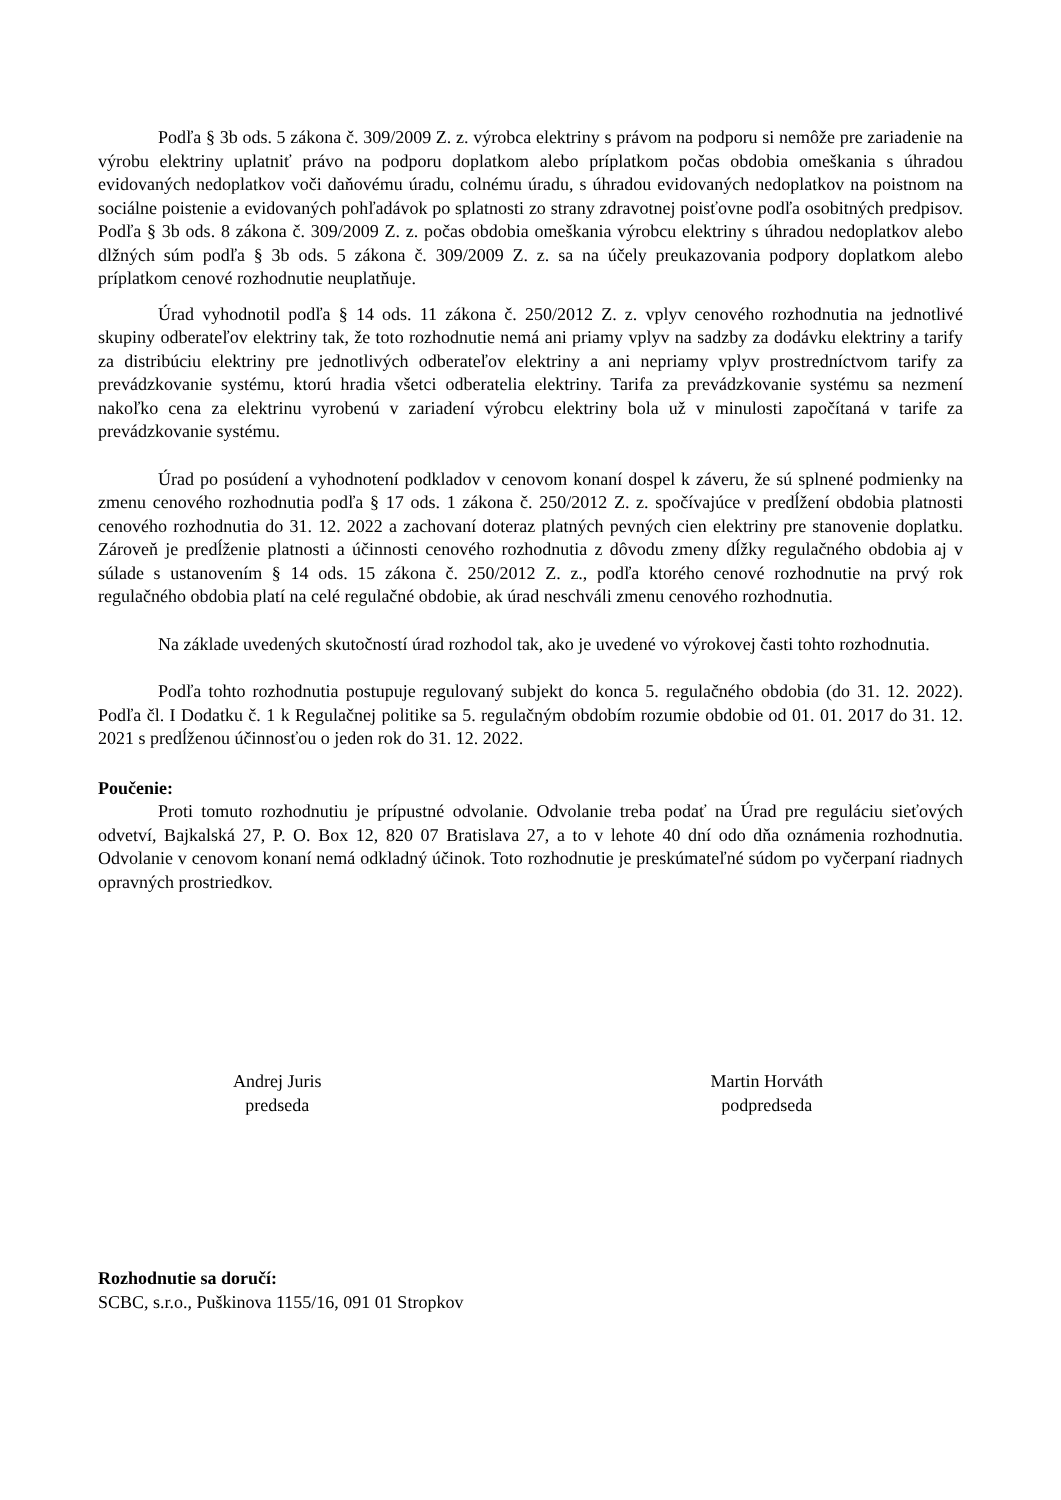Podľa § 3b ods. 5 zákona č. 309/2009 Z. z. výrobca elektriny s právom na podporu si nemôže pre zariadenie na výrobu elektriny uplatniť právo na podporu doplatkom alebo príplatkom počas obdobia omeškania s úhradou evidovaných nedoplatkov voči daňovému úradu, colnému úradu, s úhradou evidovaných nedoplatkov na poistnom na sociálne poistenie a evidovaných pohľadávok po splatnosti zo strany zdravotnej poisťovne podľa osobitných predpisov. Podľa § 3b ods. 8 zákona č. 309/2009 Z. z. počas obdobia omeškania výrobcu elektriny s úhradou nedoplatkov alebo dlžných súm podľa § 3b ods. 5 zákona č. 309/2009 Z. z. sa na účely preukazovania podpory doplatkom alebo príplatkom cenové rozhodnutie neuplatňuje.
Úrad vyhodnotil podľa § 14 ods. 11 zákona č. 250/2012 Z. z. vplyv cenového rozhodnutia na jednotlivé skupiny odberateľov elektriny tak, že toto rozhodnutie nemá ani priamy vplyv na sadzby za dodávku elektriny a tarify za distribúciu elektriny pre jednotlivých odberateľov elektriny a ani nepriamy vplyv prostredníctvom tarify za prevádzkovanie systému, ktorú hradia všetci odberatelia elektriny. Tarifa za prevádzkovanie systému sa nezmení nakoľko cena za elektrinu vyrobenú v zariadení výrobcu elektriny bola už v minulosti započítaná v tarife za prevádzkovanie systému.
Úrad po posúdení a vyhodnotení podkladov v cenovom konaní dospel k záveru, že sú splnené podmienky na zmenu cenového rozhodnutia podľa § 17 ods. 1 zákona č. 250/2012 Z. z. spočívajúce v predĺžení obdobia platnosti cenového rozhodnutia do 31. 12. 2022 a zachovaní doteraz platných pevných cien elektriny pre stanovenie doplatku. Zároveň je predĺženie platnosti a účinnosti cenového rozhodnutia z dôvodu zmeny dĺžky regulačného obdobia aj v súlade s ustanovením § 14 ods. 15 zákona č. 250/2012 Z. z., podľa ktorého cenové rozhodnutie na prvý rok regulačného obdobia platí na celé regulačné obdobie, ak úrad neschváli zmenu cenového rozhodnutia.
Na základe uvedených skutočností úrad rozhodol tak, ako je uvedené vo výrokovej časti tohto rozhodnutia.
Podľa tohto rozhodnutia postupuje regulovaný subjekt do konca 5. regulačného obdobia (do 31. 12. 2022). Podľa čl. I Dodatku č. 1 k Regulačnej politike sa 5. regulačným obdobím rozumie obdobie od 01. 01. 2017 do 31. 12. 2021 s predĺženou účinnosťou o jeden rok do 31. 12. 2022.
Poučenie:
Proti tomuto rozhodnutiu je prípustné odvolanie. Odvolanie treba podať na Úrad pre reguláciu sieťových odvetví, Bajkalská 27, P. O. Box 12, 820 07 Bratislava 27, a to v lehote 40 dní odo dňa oznámenia rozhodnutia. Odvolanie v cenovom konaní nemá odkladný účinok. Toto rozhodnutie je preskúmateľné súdom po vyčerpaní riadnych opravných prostriedkov.
Andrej Juris
predseda
Martin Horváth
podpredseda
Rozhodnutie sa doručí:
SCBC, s.r.o., Puškinova 1155/16, 091 01 Stropkov